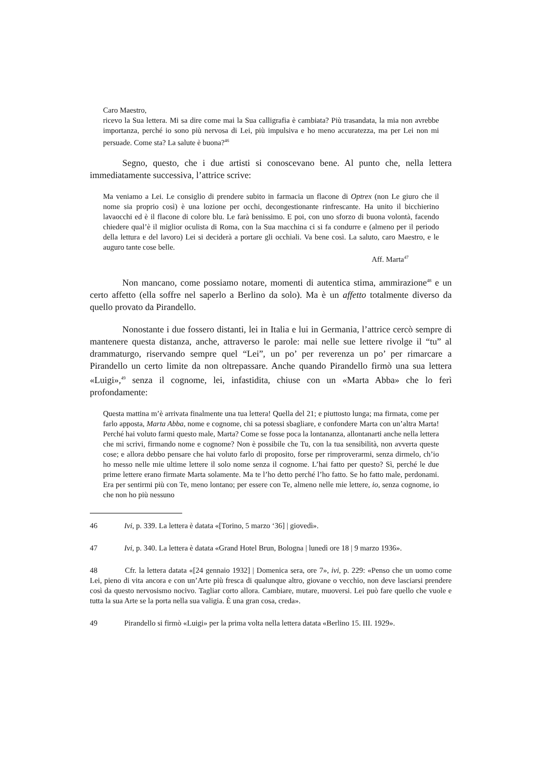Caro Maestro,
ricevo la Sua lettera. Mi sa dire come mai la Sua calligrafia è cambiata? Più trasandata, la mia non avrebbe importanza, perché io sono più nervosa di Lei, più impulsiva e ho meno accuratezza, ma per Lei non mi persuade. Come sta? La salute è buona?<sup>46</sup>
Segno, questo, che i due artisti si conoscevano bene. Al punto che, nella lettera immediatamente successiva, l’attrice scrive:
Ma veniamo a Lei. Le consiglio di prendere subito in farmacia un flacone di Optrex (non Le giuro che il nome sia proprio così) è una lozione per occhi, decongestionante rinfrescante. Ha unito il bicchierino lavaocchi ed è il flacone di colore blu. Le farà benissimo. E poi, con uno sforzo di buona volontà, facendo chiedere qual’è il miglior oculista di Roma, con la Sua macchina ci si fa condurre e (almeno per il periodo della lettura e del lavoro) Lei si deciderà a portare gli occhiali. Va bene così. La saluto, caro Maestro, e le auguro tante cose belle.
Aff. Marta<sup>47</sup>
Non mancano, come possiamo notare, momenti di autentica stima, ammirazione<sup>48</sup> e un certo affetto (ella soffre nel saperlo a Berlino da solo). Ma è un affetto totalmente diverso da quello provato da Pirandello.
Nonostante i due fossero distanti, lei in Italia e lui in Germania, l’attrice cercò sempre di mantenere questa distanza, anche, attraverso le parole: mai nelle sue lettere rivolge il “tu” al drammaturgo, riservando sempre quel “Lei”, un po’ per reverenza un po’ per rimarcare a Pirandello un certo limite da non oltrepassare. Anche quando Pirandello firmò una sua lettera «Luigi»,<sup>49</sup> senza il cognome, lei, infastidita, chiuse con un «Marta Abba» che lo ferì profondamente:
Questa mattina m’è arrivata finalmente una tua lettera! Quella del 21; e piuttosto lunga; ma firmata, come per farlo apposta, Marta Abba, nome e cognome, chi sa potessi sbagliare, e confondere Marta con un’altra Marta! Perché hai voluto farmi questo male, Marta? Come se fosse poca la lontananza, allontanarti anche nella lettera che mi scrivi, firmando nome e cognome? Non è possibile che Tu, con la tua sensibilità, non avverta queste cose; e allora debbo pensare che hai voluto farlo di proposito, forse per rimproverarmi, senza dirmelo, ch’io ho messo nelle mie ultime lettere il solo nome senza il cognome. L’hai fatto per questo? Sì, perché le due prime lettere erano firmate Marta solamente. Ma te l’ho detto perché l’ho fatto. Se ho fatto male, perdonami. Era per sentirmi più con Te, meno lontano; per essere con Te, almeno nelle mie lettere, io, senza cognome, io che non ho più nessuno
46 Ivi, p. 339. La lettera è datata «[Torino, 5 marzo ‘36] | giovedì».
47 Ivi, p. 340. La lettera è datata «Grand Hotel Brun, Bologna | lunedì ore 18 | 9 marzo 1936».
48 Cfr. la lettera datata «[24 gennaio 1932] | Domenica sera, ore 7», ivi, p. 229: «Penso che un uomo come Lei, pieno di vita ancora e con un’Arte più fresca di qualunque altro, giovane o vecchio, non deve lasciarsi prendere così da questo nervosismo nocivo. Tagliar corto allora. Cambiare, mutare, muoversi. Lei può fare quello che vuole e tutta la sua Arte se la porta nella sua valigia. È una gran cosa, creda».
49 Pirandello si firmò «Luigi» per la prima volta nella lettera datata «Berlino 15. III. 1929».